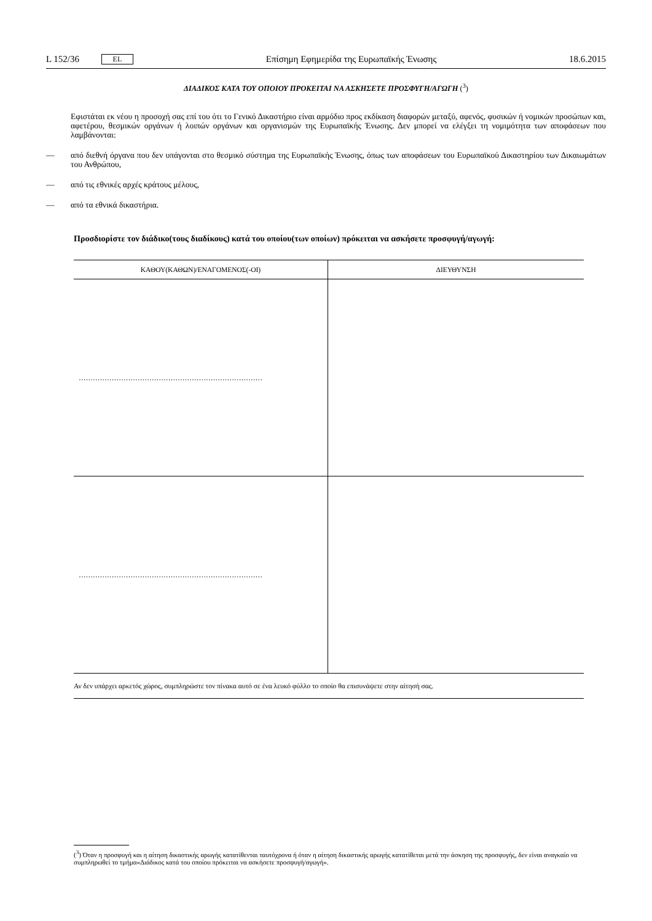L 152/36 EL Επίσημη Εφημερίδα της Ευρωπαϊκής Ένωσης 18.6.2015
ΔΙΑΔΙΚΟΣ ΚΑΤΑ ΤΟΥ ΟΠΟΙΟΥ ΠΡΟΚΕΙΤΑΙ ΝΑ ΑΣΚΗΣΕΤΕ ΠΡΟΣΦΥΓΗ/ΑΓΩΓΗ (<sup>3</sup>)
Εφιστάται εκ νέου η προσοχή σας επί του ότι το Γενικό Δικαστήριο είναι αρμόδιο προς εκδίκαση διαφορών μεταξύ, αφενός, φυσικών ή νομικών προσώπων και, αφετέρου, θεσμικών οργάνων ή λοιπών οργάνων και οργανισμών της Ευρωπαϊκής Ένωσης. Δεν μπορεί να ελέγξει τη νομιμότητα των αποφάσεων που λαμβάνονται:
— από διεθνή όργανα που δεν υπάγονται στο θεσμικό σύστημα της Ευρωπαϊκής Ένωσης, όπως των αποφάσεων του Ευρωπαϊκού Δικαστηρίου των Δικαιωμάτων του Ανθρώπου,
— από τις εθνικές αρχές κράτους μέλους,
— από τα εθνικά δικαστήρια.
Προσδιορίστε τον διάδικο(τους διαδίκους) κατά του οποίου(των οποίων) πρόκειται να ασκήσετε προσφυγή/αγωγή:
| ΚΑΘΟΥ(ΚΑΘΩΝ)/ΕΝΑΓΟΜΕΝΟΣ(-ΟΙ) | ΔΙΕΥΘΥΝΣΗ |
| --- | --- |
| …………………………………………………………………… | |
| …………………………………………………………………… | |
Αν δεν υπάρχει αρκετός χώρος, συμπληρώστε τον πίνακα αυτό σε ένα λευκό φύλλο το οποίο θα επισυνάψετε στην αίτησή σας.
(<sup>3</sup>) Όταν η προσφυγή και η αίτηση δικαστικής αρωγής κατατίθενται ταυτόχρονα ή όταν η αίτηση δικαστικής αρωγής κατατίθεται μετά την άσκηση της προσφυγής, δεν είναι αναγκαίο να συμπληρωθεί το τμήμα«Διάδικος κατά του οποίου πρόκειται να ασκήσετε προσφυγή/αγωγή».